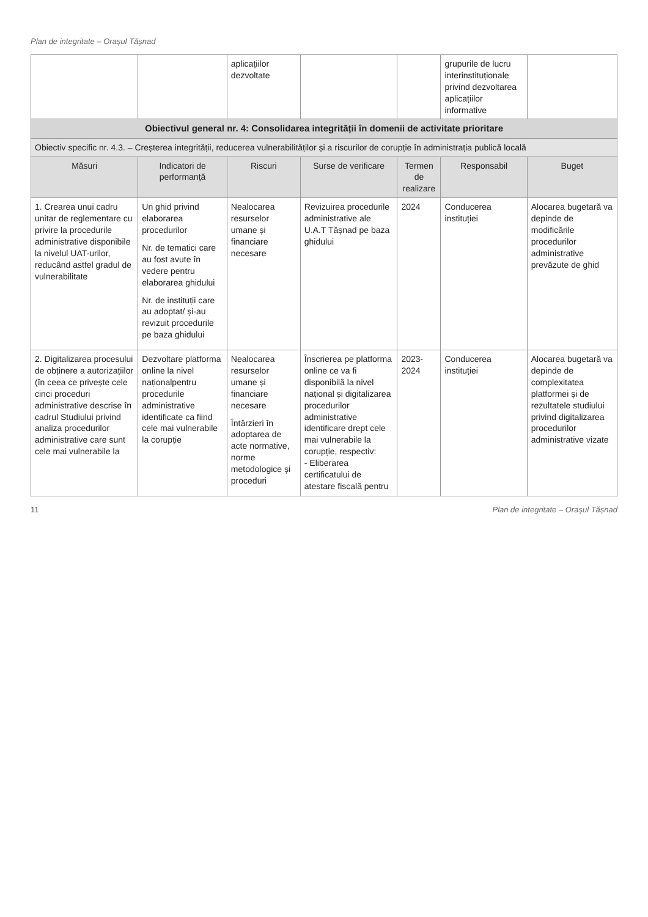Plan de integritate – Orașul Tășnad
| | | aplicațiilor dezvoltate | | | grupurile de lucru interinstituționale privind dezvoltarea aplicațiilor informative | |
| Obiectivul general nr. 4: Consolidarea integrității în domenii de activitate prioritare | | | | | | |
| Obiectiv specific nr. 4.3. – Creșterea integrității, reducerea vulnerabilităților și a riscurilor de corupție în administrația publică locală | | | | | | |
| Măsuri | Indicatori de performanță | Riscuri | Surse de verificare | Termen de realizare | Responsabil | Buget |
| 1. Crearea unui cadru unitar de reglementare cu privire la procedurile administrative disponibile la nivelul UAT-urilor, reducând astfel gradul de vulnerabilitate | Un ghid privind elaborarea procedurilor Nr. de tematici care au fost avute în vedere pentru elaborarea ghidului Nr. de instituții care au adoptat/ și-au revizuit procedurile pe baza ghidului | Nealocarea resurselor umane și financiare necesare | Revizuirea procedurile administrative ale U.A.T Tășnad pe baza ghidului | 2024 | Conducerea instituției | Alocarea bugetară va depinde de modificările procedurilor administrative prevăzute de ghid |
| 2. Digitalizarea procesului de obținere a autorizațiilor (în ceea ce privește cele cinci proceduri administrative descrise în cadrul Studiului privind analiza procedurilor administrative care sunt cele mai vulnerabile la | Dezvoltare platforma online la nivel naționalpentru procedurile administrative identificate ca fiind cele mai vulnerabile la corupție | Nealocarea resurselor umane și financiare necesare Întârzieri în adoptarea de acte normative, norme metodologice și proceduri | Înscrierea pe platforma online ce va fi disponibilă la nivel național și digitalizarea procedurilor administrative identificare drept cele mai vulnerabile la corupție, respectiv: - Eliberarea certificatului de atestare fiscală pentru | 2023-2024 | Conducerea instituției | Alocarea bugetară va depinde de complexitatea platformei și de rezultatele studiului privind digitalizarea procedurilor administrative vizate |
11 Plan de integritate – Orașul Tășnad